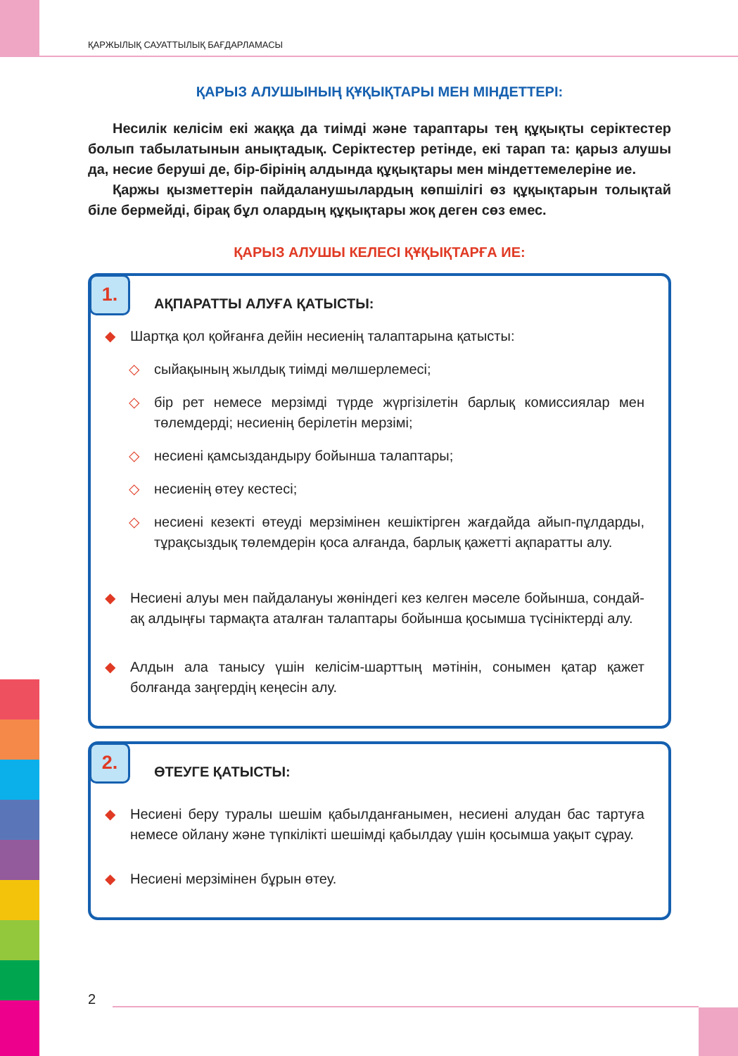ҚАРЖЫЛЫҚ САУАТТЫЛЫҚ БАҒДАРЛАМАСЫ
ҚАРЫЗ АЛУШЫНЫҢ ҚҰҚЫҚТАРЫ МЕН МІНДЕТТЕРІ:
Несилік келісім екі жаққа да тиімді және тараптары тең құқықты серіктестер болып табылатынын анықтадық. Серіктестер ретінде, екі тарап та: қарыз алушы да, несие беруші де, бір-бірінің алдында құқықтары мен міндеттемелеріне ие.
Қаржы қызметтерін пайдаланушылардың көпшілігі өз құқықтарын толықтай біле бермейді, бірақ бұл олардың құқықтары жоқ деген сөз емес.
ҚАРЫЗ АЛУШЫ КЕЛЕСІ ҚҰҚЫҚТАРҒА ИЕ:
1.
АҚПАРАТТЫ АЛУҒА ҚАТЫСТЫ:
◆ Шартқа қол қойғанға дейін несиенің талаптарына қатысты:
◇ сыйақының жылдық тиімді мөлшерлемесі;
◇ бір рет немесе мерзімді түрде жүргізілетін барлық комиссиялар мен төлемдерді; несиенің берілетін мерзімі;
◇ несиені қамсыздандыру бойынша талаптары;
◇ несиенің өтеу кестесі;
◇ несиені кезекті өтеуді мерзімінен кешіктірген жағдайда айып-пұлдарды, тұрақсыздық төлемдерін қоса алғанда, барлық қажетті ақпаратты алу.
◆ Несиені алуы мен пайдалануы жөніндегі кез келген мәселе бойынша, сондай-ақ алдыңғы тармақта аталған талаптары бойынша қосымша түсініктерді алу.
◆ Алдын ала танысу үшін келісім-шарттың мәтінін, сонымен қатар қажет болғанда заңгердің кеңесін алу.
2.
ӨТЕУГЕ ҚАТЫСТЫ:
◆ Несиені беру туралы шешім қабылданғанымен, несиені алудан бас тартуға немесе ойлану және түпкілікті шешімді қабылдау үшін қосымша уақыт сұрау.
◆ Несиені мерзімінен бұрын өтеу.
2